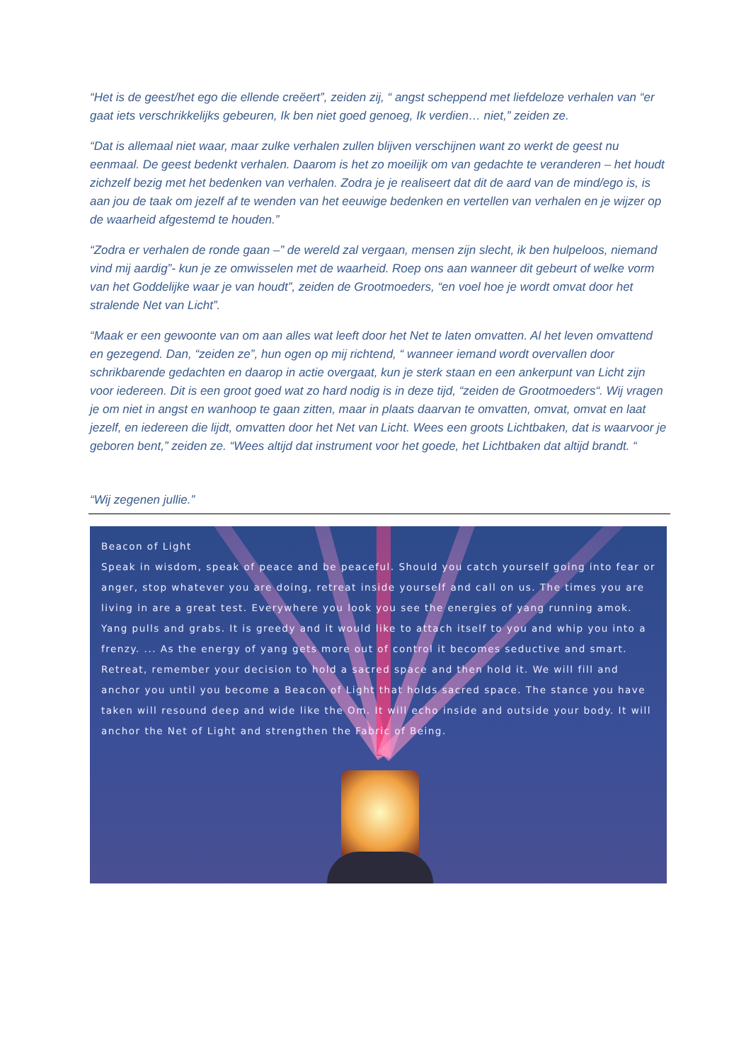“Het is de geest/het ego die ellende creëert”, zeiden zij, “ angst scheppend met liefdeloze verhalen van “er gaat iets verschrikkelijks gebeuren, Ik ben niet goed genoeg, Ik verdien… niet,” zeiden ze.
“Dat is allemaal niet waar, maar zulke verhalen zullen blijven verschijnen want zo werkt de geest nu eenmaal. De geest bedenkt verhalen. Daarom is het zo moeilijk om van gedachte te veranderen – het houdt zichzelf bezig met het bedenken van verhalen. Zodra je je realiseert dat dit de aard van de mind/ego is, is aan jou de taak om jezelf af te wenden van het eeuwige bedenken en vertellen van verhalen en je wijzer op de waarheid afgestemd te houden.”
“Zodra er verhalen de ronde gaan –” de wereld zal vergaan, mensen zijn slecht, ik ben hulpeloos, niemand vind mij aardig”- kun je ze omwisselen met de waarheid. Roep ons aan wanneer dit gebeurt of welke vorm van het Goddelijke waar je van houdt”, zeiden de Grootmoeders, “en voel hoe je wordt omvat door het stralende Net van Licht”.
“Maak er een gewoonte van om aan alles wat leeft door het Net te laten omvatten. Al het leven omvattend en gezegend. Dan, “zeiden ze”, hun ogen op mij richtend, “ wanneer iemand wordt overvallen door schrikbarende gedachten en daarop in actie overgaat, kun je sterk staan en een ankerpunt van Licht zijn voor iedereen. Dit is een groot goed wat zo hard nodig is in deze tijd, “zeiden de Grootmoeders“. Wij vragen je om niet in angst en wanhoop te gaan zitten, maar in plaats daarvan te omvatten, omvat, omvat en laat jezelf, en iedereen die lijdt, omvatten door het Net van Licht. Wees een groots Lichtbaken, dat is waarvoor je geboren bent,” zeiden ze. “Wees altijd dat instrument voor het goede, het Lichtbaken dat altijd brandt. “
“Wij zegenen jullie.”
Beacon of Light
Speak in wisdom, speak of peace and be peaceful. Should you catch yourself going into fear or anger, stop whatever you are doing, retreat inside yourself and call on us. The times you are living in are a great test. Everywhere you look you see the energies of yang running amok. Yang pulls and grabs. It is greedy and it would like to attach itself to you and whip you into a frenzy. ... As the energy of yang gets more out of control it becomes seductive and smart. Retreat, remember your decision to hold a sacred space and then hold it. We will fill and anchor you until you become a Beacon of Light that holds sacred space. The stance you have taken will resound deep and wide like the Om. It will echo inside and outside your body. It will anchor the Net of Light and strengthen the Fabric of Being.